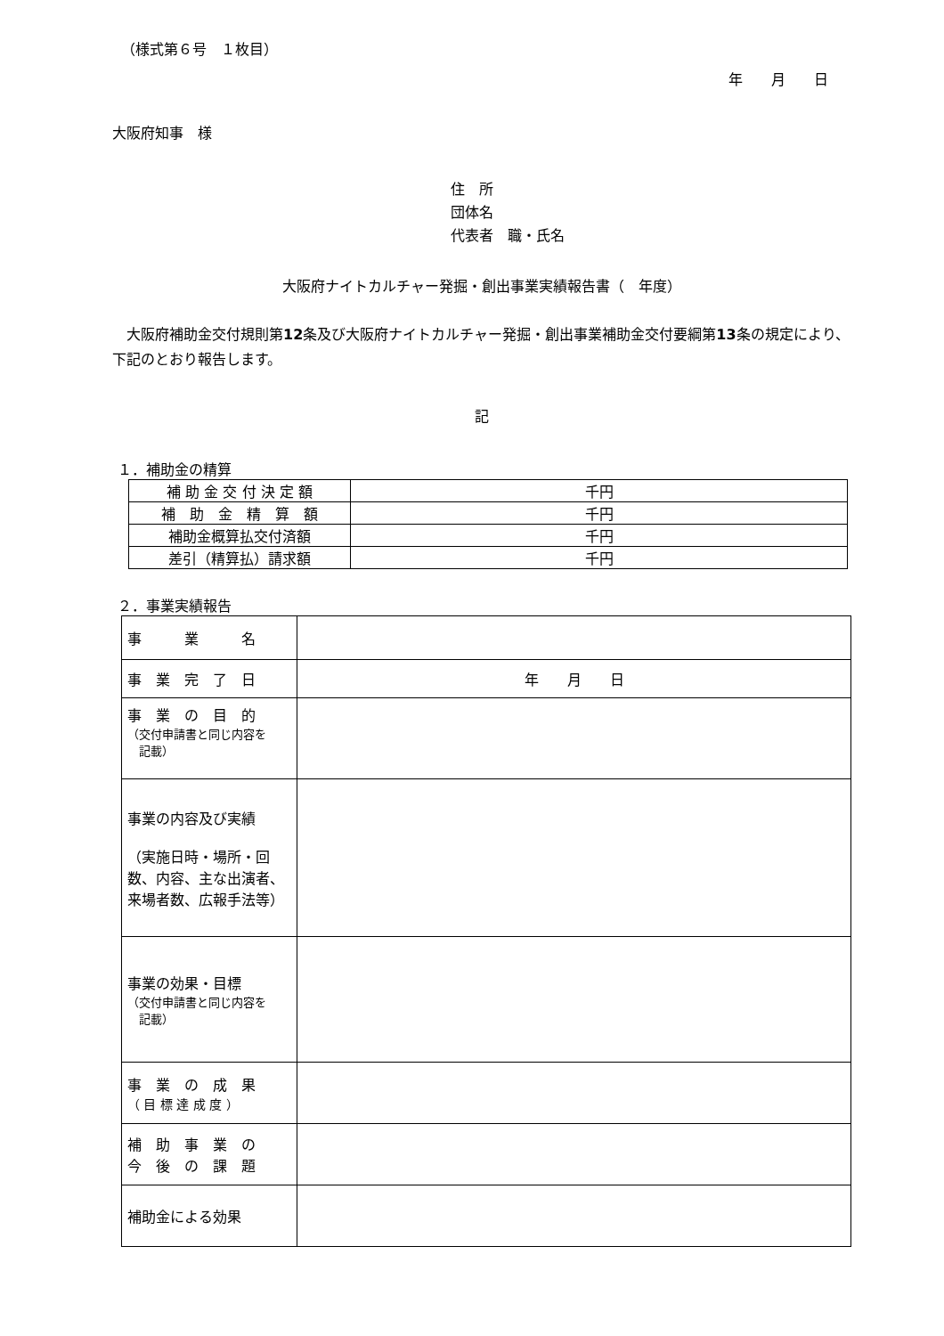（様式第６号　１枚目）
年　　月　　日
大阪府知事　様
住　所
団体名
代表者　職・氏名
大阪府ナイトカルチャー発掘・創出事業実績報告書（　年度）
　大阪府補助金交付規則第12条及び大阪府ナイトカルチャー発掘・創出事業補助金交付要綱第13条の規定により、下記のとおり報告します。
記
１．補助金の精算
| 補 助 金 交 付 決 定 額 | 千円 |
| 補 助 金 精 算 額 | 千円 |
| 補助金概算払交付済額 | 千円 |
| 差引（精算払）請求額 | 千円 |
２．事業実績報告
| 事 業 名 | |
| 事 業 完 了 日 | 年 月 日 |
| 事 業 の 目 的 （交付申請書と同じ内容を 記載） | |
| 事業の内容及び実績 （実施日時・場所・回数、内容、主な出演者、来場者数、広報手法等） | |
| 事業の効果・目標 （交付申請書と同じ内容を 記載） | |
| 事 業 の 成 果 （ 目 標 達 成 度 ） | |
| 補 助 事 業 の 今 後 の 課 題 | |
| 補助金による効果 | |